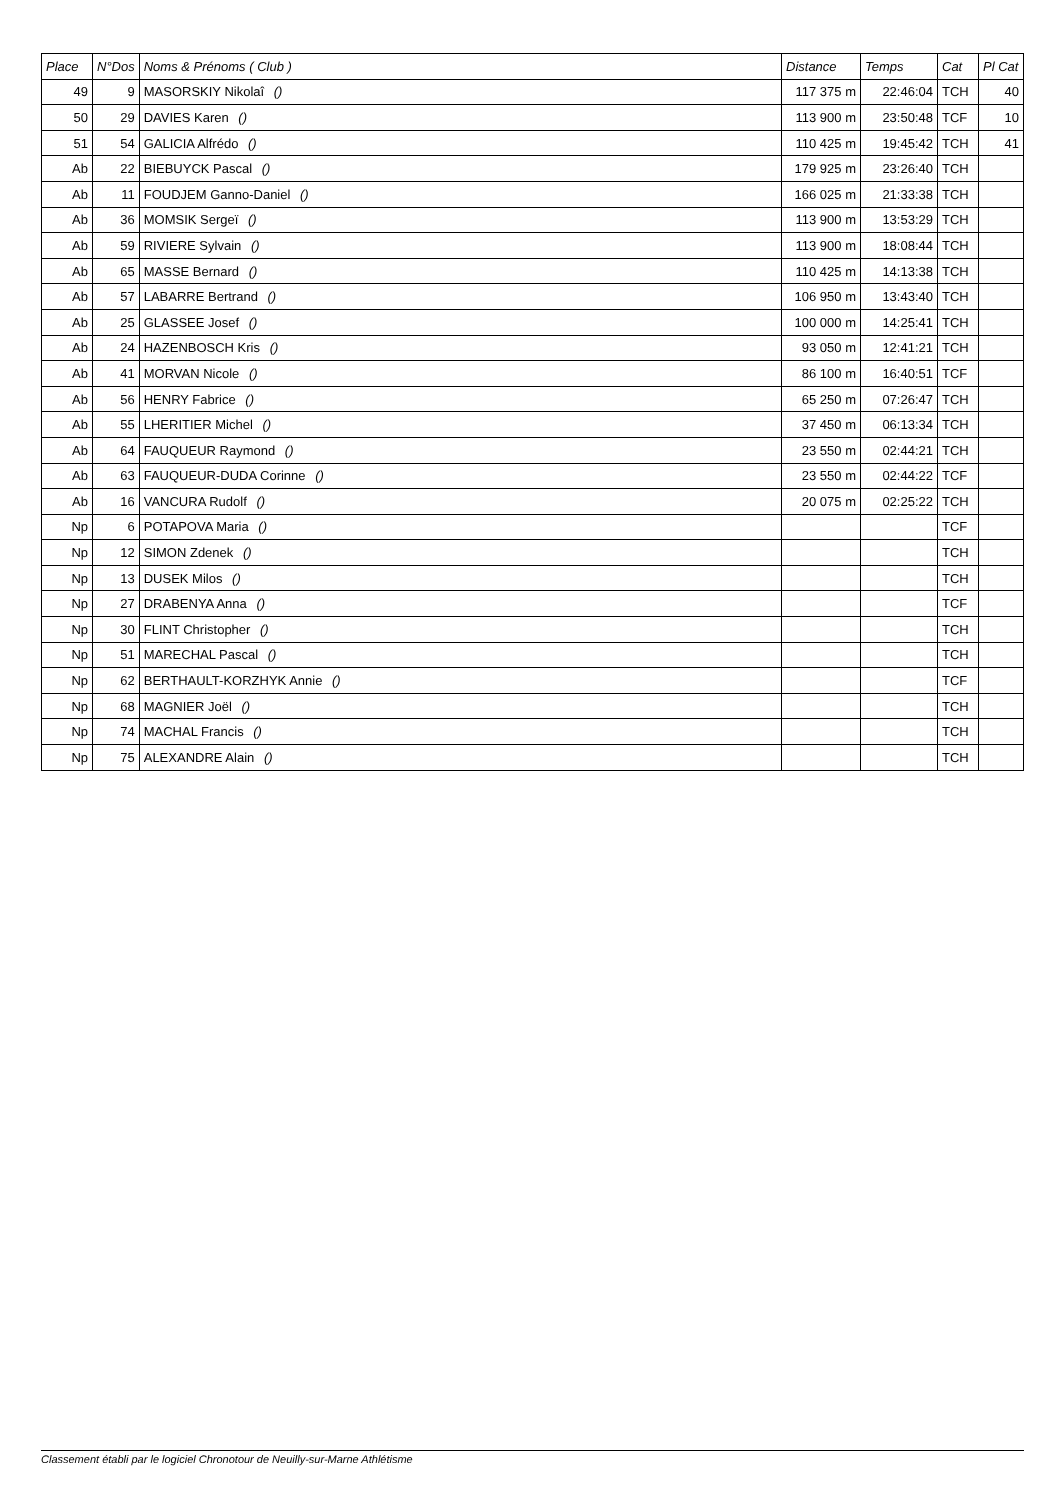| Place | N°Dos | Noms & Prénoms ( Club ) | Distance | Temps | Cat | Pl Cat |
| --- | --- | --- | --- | --- | --- | --- |
| 49 | 9 | MASORSKIY Nikolaî () | 117 375 m | 22:46:04 | TCH | 40 |
| 50 | 29 | DAVIES Karen () | 113 900 m | 23:50:48 | TCF | 10 |
| 51 | 54 | GALICIA Alfrédo () | 110 425 m | 19:45:42 | TCH | 41 |
| Ab | 22 | BIEBUYCK Pascal () | 179 925 m | 23:26:40 | TCH | |
| Ab | 11 | FOUDJEM Ganno-Daniel () | 166 025 m | 21:33:38 | TCH | |
| Ab | 36 | MOMSIK Sergeï () | 113 900 m | 13:53:29 | TCH | |
| Ab | 59 | RIVIERE Sylvain () | 113 900 m | 18:08:44 | TCH | |
| Ab | 65 | MASSE Bernard () | 110 425 m | 14:13:38 | TCH | |
| Ab | 57 | LABARRE Bertrand () | 106 950 m | 13:43:40 | TCH | |
| Ab | 25 | GLASSEE Josef () | 100 000 m | 14:25:41 | TCH | |
| Ab | 24 | HAZENBOSCH Kris () | 93 050 m | 12:41:21 | TCH | |
| Ab | 41 | MORVAN Nicole () | 86 100 m | 16:40:51 | TCF | |
| Ab | 56 | HENRY Fabrice () | 65 250 m | 07:26:47 | TCH | |
| Ab | 55 | LHERITIER Michel () | 37 450 m | 06:13:34 | TCH | |
| Ab | 64 | FAUQUEUR Raymond () | 23 550 m | 02:44:21 | TCH | |
| Ab | 63 | FAUQUEUR-DUDA Corinne () | 23 550 m | 02:44:22 | TCF | |
| Ab | 16 | VANCURA Rudolf () | 20 075 m | 02:25:22 | TCH | |
| Np | 6 | POTAPOVA Maria () | | | TCF | |
| Np | 12 | SIMON Zdenek () | | | TCH | |
| Np | 13 | DUSEK Milos () | | | TCH | |
| Np | 27 | DRABENYA Anna () | | | TCF | |
| Np | 30 | FLINT Christopher () | | | TCH | |
| Np | 51 | MARECHAL Pascal () | | | TCH | |
| Np | 62 | BERTHAULT-KORZHYK Annie () | | | TCF | |
| Np | 68 | MAGNIER Joël () | | | TCH | |
| Np | 74 | MACHAL Francis () | | | TCH | |
| Np | 75 | ALEXANDRE Alain () | | | TCH | |
Classement établi par le logiciel Chronotour de Neuilly-sur-Marne Athlétisme